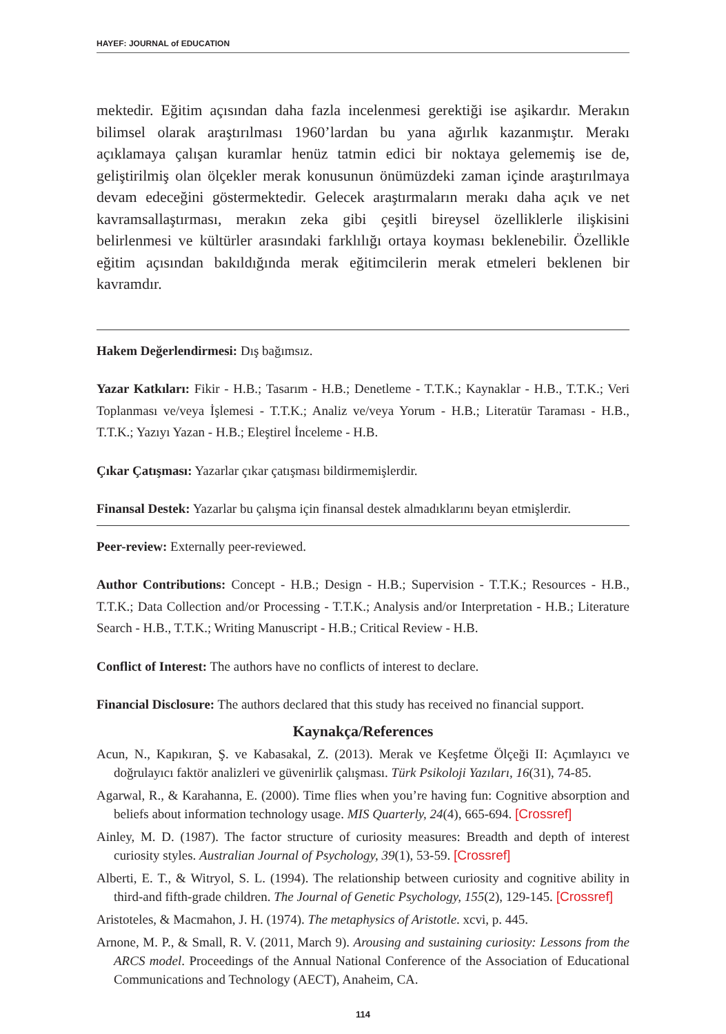HAYEF: JOURNAL of EDUCATION
mektedir. Eğitim açısından daha fazla incelenmesi gerektiği ise aşikardır. Merakın bilimsel olarak araştırılması 1960’lardan bu yana ağırlık kazanmıştır. Merakı açıklamaya çalışan kuramlar henüz tatmin edici bir noktaya gelememiş ise de, geliştirilmiş olan ölçekler merak konusunun önümüzdeki zaman içinde araştırılmaya devam edeceğini göstermektedir. Gelecek araştırmaların merakı daha açık ve net kavramsallaştırması, merakın zeka gibi çeşitli bireysel özelliklerle ilişkisini belirlenmesi ve kültürler arasındaki farklılığı ortaya koyması beklenebilir. Özellikle eğitim açısından bakıldığında merak eğitimcilerin merak etmeleri beklenen bir kavramdır.
Hakem Değerlendirmesi: Dış bağımsız.
Yazar Katkıları: Fikir - H.B.; Tasarım - H.B.; Denetleme - T.T.K.; Kaynaklar - H.B., T.T.K.; Veri Toplanması ve/veya İşlemesi - T.T.K.; Analiz ve/veya Yorum - H.B.; Literatür Taraması - H.B., T.T.K.; Yazıyı Yazan - H.B.; Eleştirel İnceleme - H.B.
Çıkar Çatışması: Yazarlar çıkar çatışması bildirmemişlerdir.
Finansal Destek: Yazarlar bu çalışma için finansal destek almadıklarını beyan etmişlerdir.
Peer-review: Externally peer-reviewed.
Author Contributions: Concept - H.B.; Design - H.B.; Supervision - T.T.K.; Resources - H.B., T.T.K.; Data Collection and/or Processing - T.T.K.; Analysis and/or Interpretation - H.B.; Literature Search - H.B., T.T.K.; Writing Manuscript - H.B.; Critical Review - H.B.
Conflict of Interest: The authors have no conflicts of interest to declare.
Financial Disclosure: The authors declared that this study has received no financial support.
Kaynakça/References
Acun, N., Kapıkıran, Ş. ve Kabasakal, Z. (2013). Merak ve Keşfetme Ölçeği II: Açımlayıcı ve doğrulayıcı faktör analizleri ve güvenirlik çalışması. Türk Psikoloji Yazıları, 16(31), 74-85.
Agarwal, R., & Karahanna, E. (2000). Time flies when you’re having fun: Cognitive absorption and beliefs about information technology usage. MIS Quarterly, 24(4), 665-694. [Crossref]
Ainley, M. D. (1987). The factor structure of curiosity measures: Breadth and depth of interest curiosity styles. Australian Journal of Psychology, 39(1), 53-59. [Crossref]
Alberti, E. T., & Witryol, S. L. (1994). The relationship between curiosity and cognitive ability in third-and fifth-grade children. The Journal of Genetic Psychology, 155(2), 129-145. [Crossref]
Aristoteles, & Macmahon, J. H. (1974). The metaphysics of Aristotle. xcvi, p. 445.
Arnone, M. P., & Small, R. V. (2011, March 9). Arousing and sustaining curiosity: Lessons from the ARCS model. Proceedings of the Annual National Conference of the Association of Educational Communications and Technology (AECT), Anaheim, CA.
114